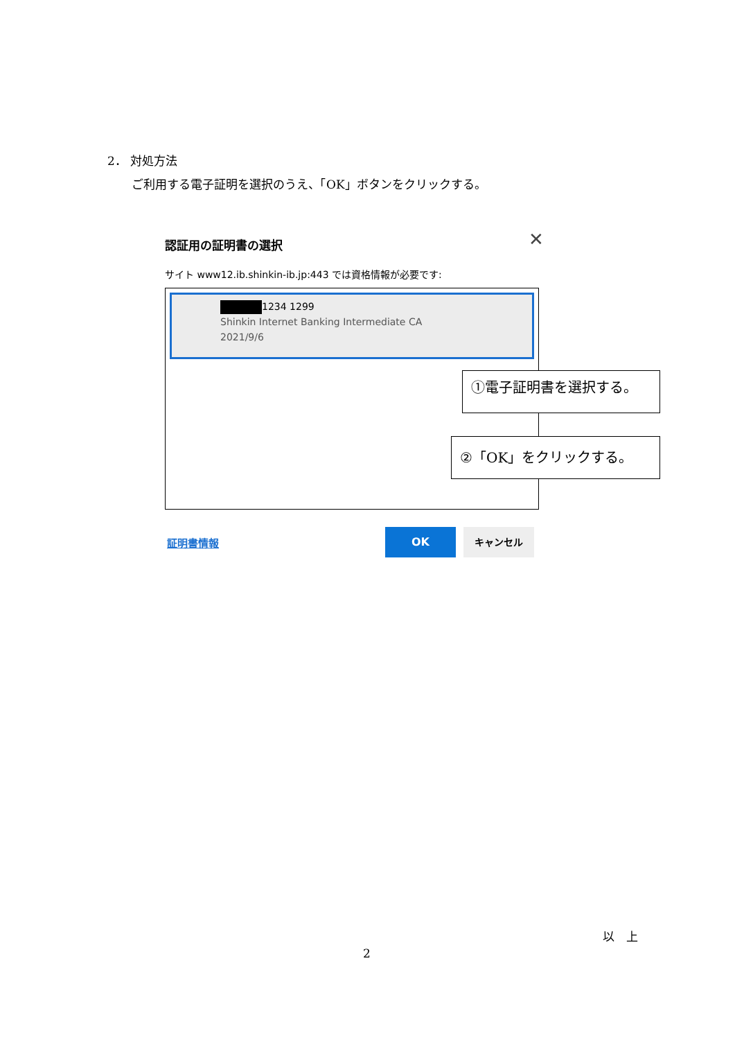2． 対処方法
ご利用する電子証明を選択のうえ、「OK」ボタンをクリックする。
認証用の証明書の選択
✕
サイト www12.ib.shinkin-ib.jp:443 では資格情報が必要です:
1234 1299
Shinkin Internet Banking Intermediate CA
2021/9/6
証明書情報
OK キャンセル
①電子証明書を選択する。
②「OK」をクリックする。
以　上
2